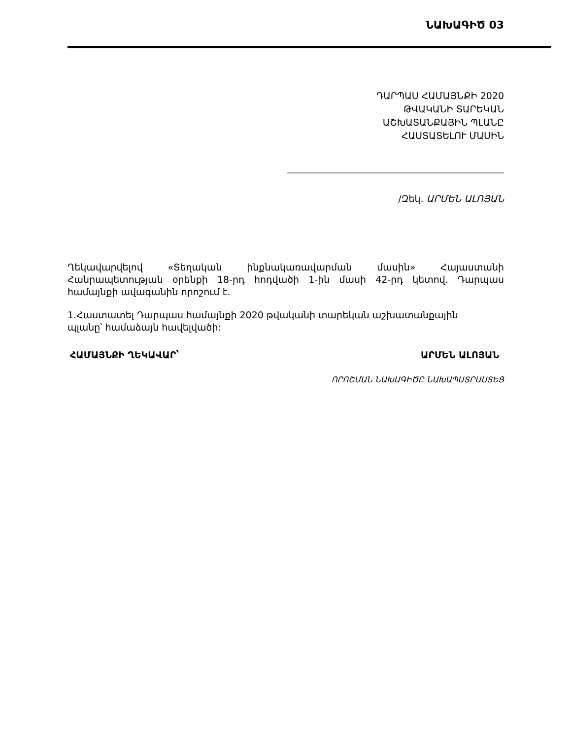ՆԱԽԱԳԻԾ 03
ԴԱՐՊԱՍ ՀԱՄԱՅՆՔԻ 2020
ԹՎԱԿԱՆԻ ՏԱՐԵԿԱՆ
ԱՇԽԱՏԱՆՔԱՅԻՆ ՊԼԱՆԸ
ՀԱՍՏԱՏԵԼՈՒ ՄԱՍԻՆ
/Զեկ. ԱՐՄԵՆ ԱԼՈՅԱՆ
Ղեկավարվելով «Տեղական ինքնակառավարման մասին» Հայաստանի Հանրապետության օրենքի 18-րդ հոդվածի 1-ին մասի 42-րդ կետով. Դարպաս համայնքի ավագանին որոշում է.
1.Հաստատել Դարպաս համայնքի 2020 թվականի տարեկան աշխատանքային
պլանը՝ համաձայն հավելվածի:
ՀԱՄԱՅՆՔԻ ՂԵԿԱՎԱՐ՝ ԱՐՄԵՆ ԱԼՈՅԱՆ
ՈՐՈՇՄԱՆ ՆԱԽԱԳԻԾԸ ՆԱԽԱՊԱՏՐԱՍՏԵՑ